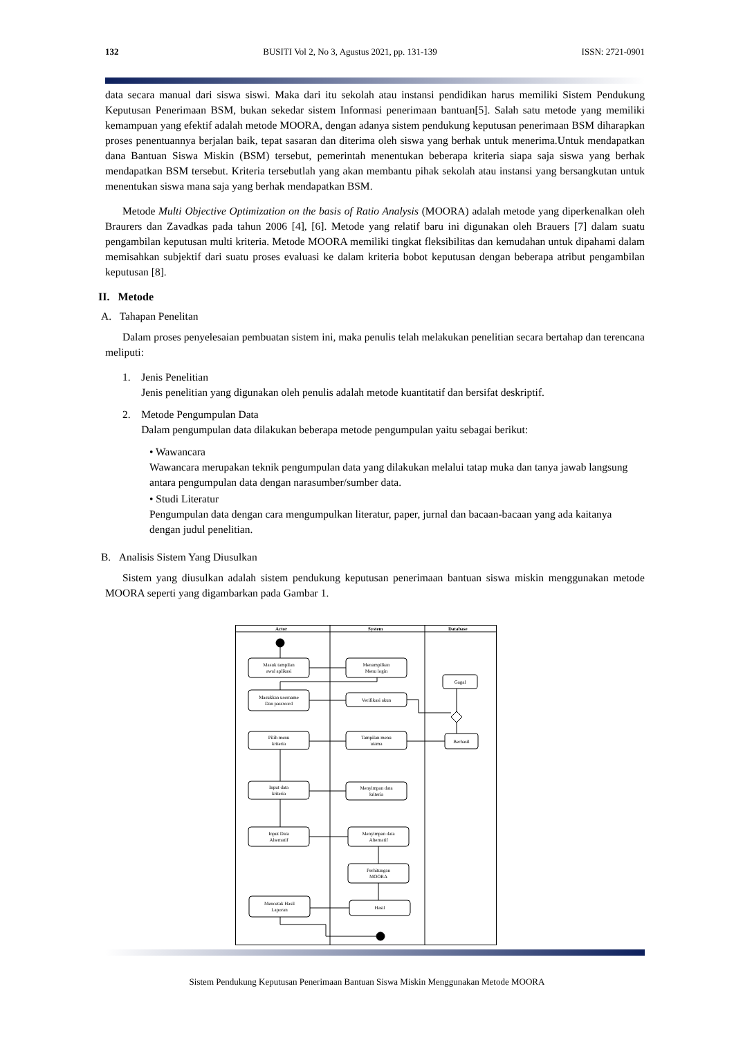132 BUSITI Vol 2, No 3, Agustus 2021, pp. 131-139 ISSN: 2721-0901
data secara manual dari siswa siswi. Maka dari itu sekolah atau instansi pendidikan harus memiliki Sistem Pendukung Keputusan Penerimaan BSM, bukan sekedar sistem Informasi penerimaan bantuan[5]. Salah satu metode yang memiliki kemampuan yang efektif adalah metode MOORA, dengan adanya sistem pendukung keputusan penerimaan BSM diharapkan proses penentuannya berjalan baik, tepat sasaran dan diterima oleh siswa yang berhak untuk menerima.Untuk mendapatkan dana Bantuan Siswa Miskin (BSM) tersebut, pemerintah menentukan beberapa kriteria siapa saja siswa yang berhak mendapatkan BSM tersebut. Kriteria tersebutlah yang akan membantu pihak sekolah atau instansi yang bersangkutan untuk menentukan siswa mana saja yang berhak mendapatkan BSM.
Metode Multi Objective Optimization on the basis of Ratio Analysis (MOORA) adalah metode yang diperkenalkan oleh Braurers dan Zavadkas pada tahun 2006 [4], [6]. Metode yang relatif baru ini digunakan oleh Brauers [7] dalam suatu pengambilan keputusan multi kriteria. Metode MOORA memiliki tingkat fleksibilitas dan kemudahan untuk dipahami dalam memisahkan subjektif dari suatu proses evaluasi ke dalam kriteria bobot keputusan dengan beberapa atribut pengambilan keputusan [8].
II. Metode
A. Tahapan Penelitan
Dalam proses penyelesaian pembuatan sistem ini, maka penulis telah melakukan penelitian secara bertahap dan terencana meliputi:
1. Jenis Penelitian
Jenis penelitian yang digunakan oleh penulis adalah metode kuantitatif dan bersifat deskriptif.
2. Metode Pengumpulan Data
Dalam pengumpulan data dilakukan beberapa metode pengumpulan yaitu sebagai berikut:
• Wawancara
Wawancara merupakan teknik pengumpulan data yang dilakukan melalui tatap muka dan tanya jawab langsung antara pengumpulan data dengan narasumber/sumber data.
• Studi Literatur
Pengumpulan data dengan cara mengumpulkan literatur, paper, jurnal dan bacaan-bacaan yang ada kaitanya dengan judul penelitian.
B. Analisis Sistem Yang Diusulkan
Sistem yang diusulkan adalah sistem pendukung keputusan penerimaan bantuan siswa miskin menggunakan metode MOORA seperti yang digambarkan pada Gambar 1.
Actor
System
Database
Masuk tampilan
awal aplikasi
Menampilkan
Menu login
Masukkan username
Dan password
Verifikasi akun
Gagal
Pilih menu
kriteria
Tampilan menu
utama
Berhasil
Input data
kriteria
Menyimpan data
kriteria
Input Data
Alternatif
Menyimpan data
Alternatif
Perhitungan
MOORA
Mencetak Hasil
Laporan
Hasil
Sistem Pendukung Keputusan Penerimaan Bantuan Siswa Miskin Menggunakan Metode MOORA